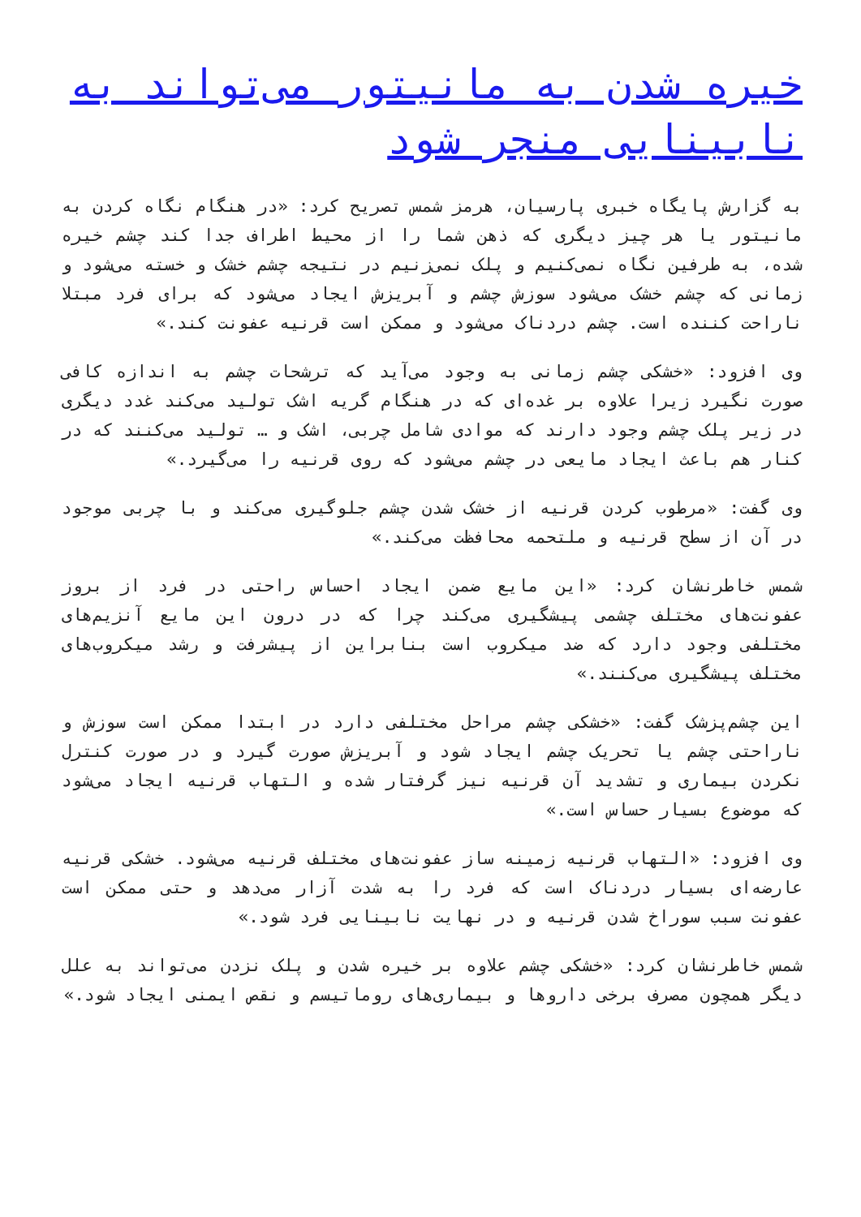خیره شدن به مانیتور می‌تواند به نابینایی منجر شود
به گزارش پایگاه خبری پارسیان، هرمز شمس تصریح کرد: «در هنگام نگاه کردن به مانیتور یا هر چیز دیگری که ذهن شما را از محیط اطراف جدا کند چشم خیره شده، به طرفین نگاه نمی‌کنیم و پلک نمی‌زنیم در نتیجه چشم خشک و خسته می‌شود و زمانی که چشم خشک می‌شود سوزش چشم و آبریزش ایجاد می‌شود که برای فرد مبتلا ناراحت کننده است. چشم دردناک می‌شود و ممکن است قرنیه عفونت کند.»
وی افزود: «خشکی چشم زمانی به وجود می‌آید که ترشحات چشم به اندازه کافی صورت نگیرد زیرا علاوه بر غده‌ای که در هنگام گریه اشک تولید می‌کند غدد دیگری در زیر پلک چشم وجود دارند که موادی شامل چربی، اشک و … تولید می‌کنند که در کنار هم باعث ایجاد مایعی در چشم می‌شود که روی قرنیه را می‌گیرد.»
وی گفت: «مرطوب کردن قرنیه از خشک شدن چشم جلوگیری می‌کند و با چربی موجود در آن از سطح قرنیه و ملتحمه محافظت می‌کند.»
شمس خاطرنشان کرد: «این مایع ضمن ایجاد احساس راحتی در فرد از بروز عفونت‌های مختلف چشمی پیشگیری می‌کند چرا که در درون این مایع آنزیم‌های مختلفی وجود دارد که ضد میکروب است بنابراین از پیشرفت و رشد میکروب‌های مختلف پیشگیری می‌کنند.»
این چشم‌پزشک گفت: «خشکی چشم مراحل مختلفی دارد در ابتدا ممکن است سوزش و ناراحتی چشم یا تحریک چشم ایجاد شود و آبریزش صورت گیرد و در صورت کنترل نکردن بیماری و تشدید آن قرنیه نیز گرفتار شده و التهاب قرنیه ایجاد می‌شود که موضوع بسیار حساس است.»
وی افزود: «التهاب قرنیه زمینه ساز عفونت‌های مختلف قرنیه می‌شود. خشکی قرنیه عارضه‌ای بسیار دردناک است که فرد را به شدت آزار می‌دهد و حتی ممکن است عفونت سبب سوراخ شدن قرنیه و در نهایت نابینایی فرد شود.»
شمس خاطرنشان کرد: «خشکی چشم علاوه بر خیره شدن و پلک نزدن می‌تواند به علل دیگر همچون مصرف برخی داروها و بیماری‌های روماتیسم و نقص ایمنی ایجاد شود.»